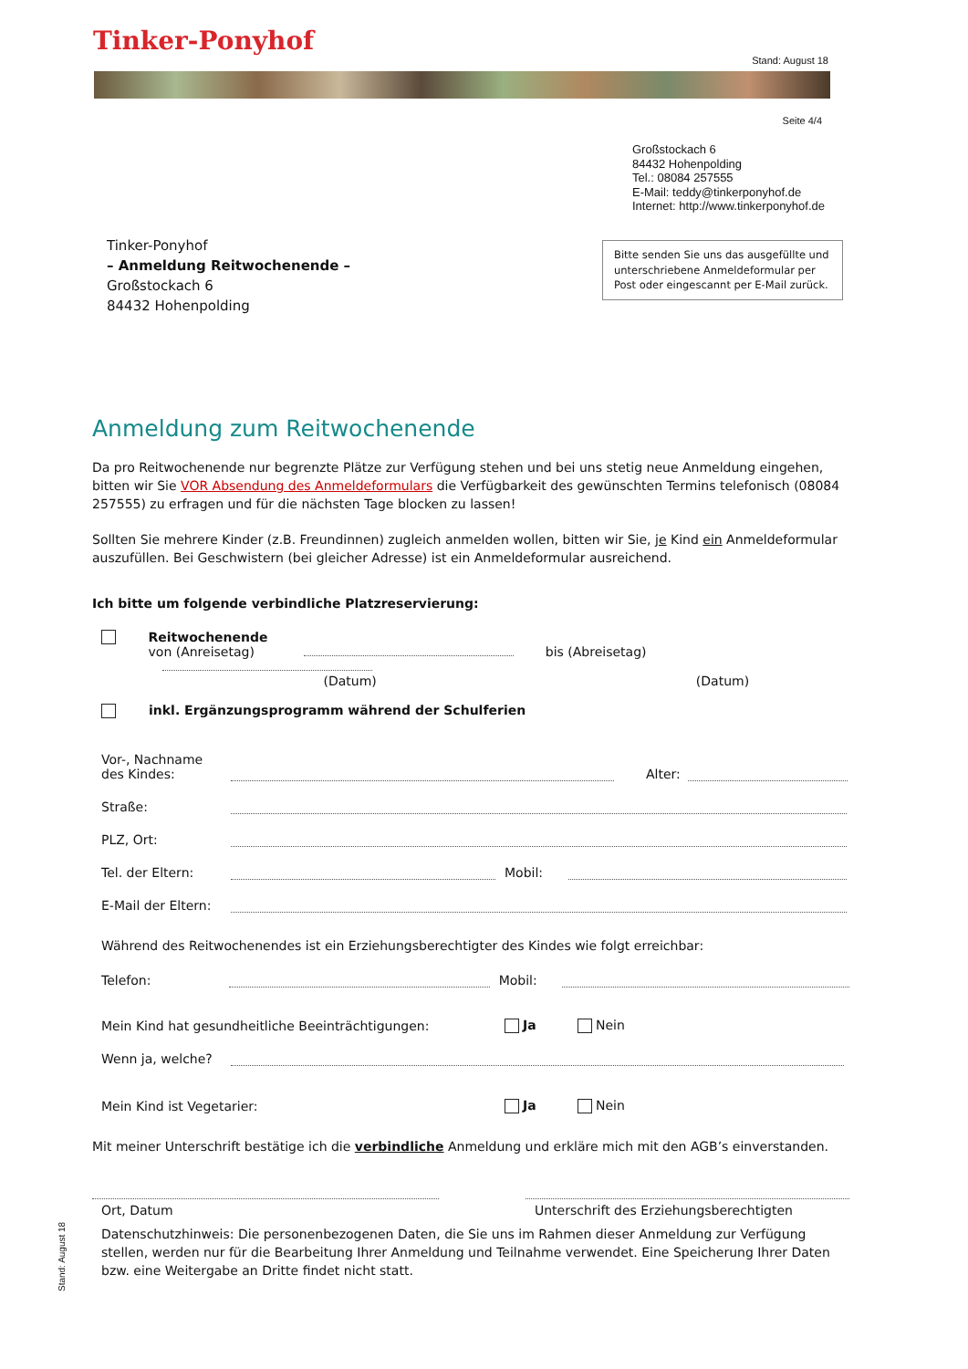Tinker-Ponyhof
Stand: August 18
Seite 4/4
Großstockach 6
84432 Hohenpolding
Tel.: 08084 257555
E-Mail: teddy@tinkerponyhof.de
Internet: http://www.tinkerponyhof.de
Tinker-Ponyhof
– Anmeldung Reitwochenende –
Großstockach 6
84432 Hohenpolding
Bitte senden Sie uns das ausgefüllte und unterschriebene Anmeldeformular per Post oder eingescannt per E-Mail zurück.
Anmeldung zum Reitwochenende
Da pro Reitwochenende nur begrenzte Plätze zur Verfügung stehen und bei uns stetig neue Anmeldung eingehen, bitten wir Sie VOR Absendung des Anmeldeformulars die Verfügbarkeit des gewünschten Termins telefonisch (08084 257555) zu erfragen und für die nächsten Tage blocken zu lassen!
Sollten Sie mehrere Kinder (z.B. Freundinnen) zugleich anmelden wollen, bitten wir Sie, je Kind ein Anmeldeformular auszufüllen. Bei Geschwistern (bei gleicher Adresse) ist ein Anmeldeformular ausreichend.
Ich bitte um folgende verbindliche Platzreservierung:
Reitwochenende
von (Anreisetag) bis (Abreisetag)
(Datum) (Datum)
inkl. Ergänzungsprogramm während der Schulferien
Vor-, Nachname
des Kindes: Alter:
Straße:
PLZ, Ort:
Tel. der Eltern: Mobil:
E-Mail der Eltern:
Während des Reitwochenendes ist ein Erziehungsberechtigter des Kindes wie folgt erreichbar:
Telefon: Mobil:
Mein Kind hat gesundheitliche Beeinträchtigungen: Ja Nein
Wenn ja, welche?
Mein Kind ist Vegetarier: Ja Nein
Mit meiner Unterschrift bestätige ich die verbindliche Anmeldung und erkläre mich mit den AGB’s einverstanden.
Ort, Datum Unterschrift des Erziehungsberechtigten
Datenschutzhinweis: Die personenbezogenen Daten, die Sie uns im Rahmen dieser Anmeldung zur Verfügung stellen, werden nur für die Bearbeitung Ihrer Anmeldung und Teilnahme verwendet. Eine Speicherung Ihrer Daten bzw. eine Weitergabe an Dritte findet nicht statt.
Stand: August 18